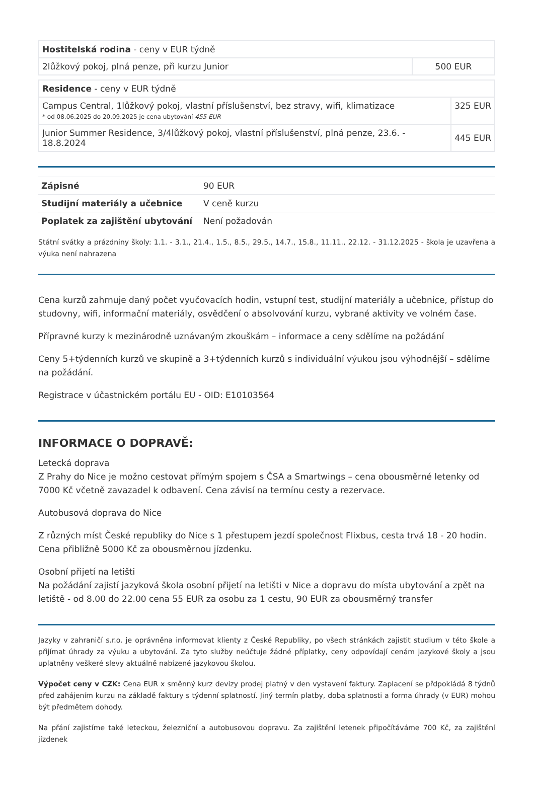| Hostitelská rodina - ceny v EUR týdně | |
| 2lůžkový pokoj, plná penze, při kurzu Junior | 500 EUR |
| Residence - ceny v EUR týdně | |
| Campus Central, 1lůžkový pokoj, vlastní příslušenství, bez stravy, wifi, klimatizace * od 08.06.2025 do 20.09.2025 je cena ubytování 455 EUR | 325 EUR |
| Junior Summer Residence, 3/4lůžkový pokoj, vlastní příslušenství, plná penze, 23.6. - 18.8.2024 | 445 EUR |
| Zápisné | 90 EUR |
| Studijní materiály a učebnice | V ceně kurzu |
| Poplatek za zajištění ubytování | Není požadován |
Státní svátky a prázdniny školy: 1.1. - 3.1., 21.4., 1.5., 8.5., 29.5., 14.7., 15.8., 11.11., 22.12. - 31.12.2025 - škola je uzavřena a výuka není nahrazena
Cena kurzů zahrnuje daný počet vyučovacích hodin, vstupní test, studijní materiály a učebnice, přístup do studovny, wifi, informační materiály, osvědčení o absolvování kurzu, vybrané aktivity ve volném čase.
Přípravné kurzy k mezinárodně uznávaným zkouškám – informace a ceny sdělíme na požádání
Ceny 5+týdenních kurzů ve skupině a 3+týdenních kurzů s individuální výukou jsou výhodnější – sdělíme na požádání.
Registrace v účastnickém portálu EU - OID: E10103564
INFORMACE O DOPRAVĚ:
Letecká doprava
Z Prahy do Nice je možno cestovat přímým spojem s ČSA a Smartwings – cena obousměrné letenky od 7000 Kč včetně zavazadel k odbavení. Cena závisí na termínu cesty a rezervace.
Autobusová doprava do Nice
Z různých míst České republiky do Nice s 1 přestupem jezdí společnost Flixbus, cesta trvá 18 - 20 hodin. Cena přibližně 5000 Kč za obousměrnou jízdenku.
Osobní přijetí na letišti
Na požádání zajistí jazyková škola osobní přijetí na letišti v Nice a dopravu do místa ubytování a zpět na letiště - od 8.00 do 22.00 cena 55 EUR za osobu za 1 cestu, 90 EUR za obousměrný transfer
Jazyky v zahraničí s.r.o. je oprávněna informovat klienty z České Republiky, po všech stránkách zajistit studium v této škole a přijímat úhrady za výuku a ubytování. Za tyto služby neúčtuje žádné příplatky, ceny odpovídají cenám jazykové školy a jsou uplatněny veškeré slevy aktuálně nabízené jazykovou školou.
Výpočet ceny v CZK: Cena EUR x směnný kurz devizy prodej platný v den vystavení faktury. Zaplacení se přdpokládá 8 týdnů před zahájením kurzu na základě faktury s týdenní splatností. Jiný termín platby, doba splatnosti a forma úhrady (v EUR) mohou být předmětem dohody.
Na přání zajistíme také leteckou, železniční a autobusovou dopravu. Za zajištění letenek připočítáváme 700 Kč, za zajištění jízdenek